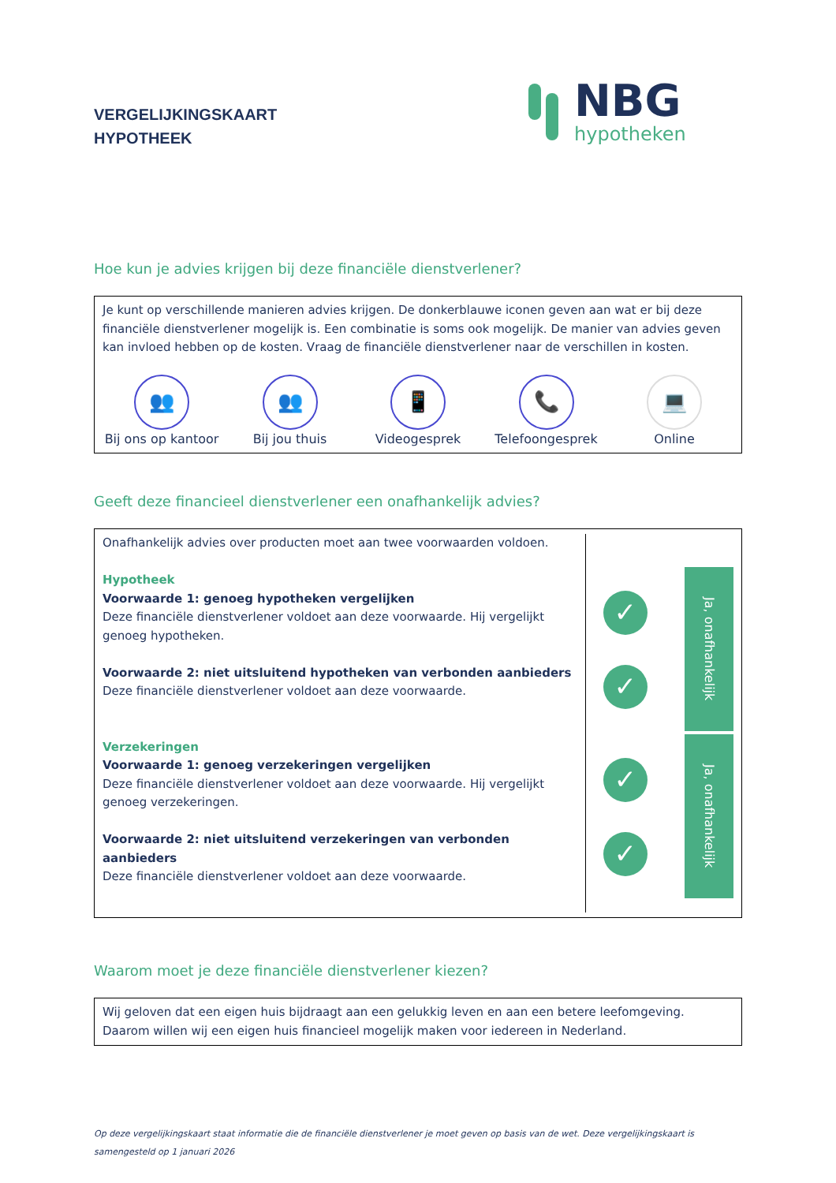NBG
hypotheken
VERGELIJKINGSKAART
HYPOTHEEK
Hoe kun je advies krijgen bij deze financiële dienstverlener?
Je kunt op verschillende manieren advies krijgen. De donkerblauwe iconen geven aan wat er bij deze financiële dienstverlener mogelijk is. Een combinatie is soms ook mogelijk. De manier van advies geven kan invloed hebben op de kosten. Vraag de financiële dienstverlener naar de verschillen in kosten.
👥
Bij ons op kantoor
👥
Bij jou thuis
📱
Videogesprek
📞
Telefoongesprek
💻
Online
Geeft deze financieel dienstverlener een onafhankelijk advies?
Onafhankelijk advies over producten moet aan twee voorwaarden voldoen.
Hypotheek
Voorwaarde 1: genoeg hypotheken vergelijken
Deze financiële dienstverlener voldoet aan deze voorwaarde. Hij vergelijkt genoeg hypotheken.
Voorwaarde 2: niet uitsluitend hypotheken van verbonden aanbieders
Deze financiële dienstverlener voldoet aan deze voorwaarde.
Verzekeringen
Voorwaarde 1: genoeg verzekeringen vergelijken
Deze financiële dienstverlener voldoet aan deze voorwaarde. Hij vergelijkt genoeg verzekeringen.
Voorwaarde 2: niet uitsluitend verzekeringen van verbonden aanbieders
Deze financiële dienstverlener voldoet aan deze voorwaarde.
✓
✓
✓
✓
Ja, onafhankelijk
Ja, onafhankelijk
Waarom moet je deze financiële dienstverlener kiezen?
Wij geloven dat een eigen huis bijdraagt aan een gelukkig leven en aan een betere leefomgeving. Daarom willen wij een eigen huis financieel mogelijk maken voor iedereen in Nederland.
Op deze vergelijkingskaart staat informatie die de financiële dienstverlener je moet geven op basis van de wet. Deze vergelijkingskaart is samengesteld op 1 januari 2026